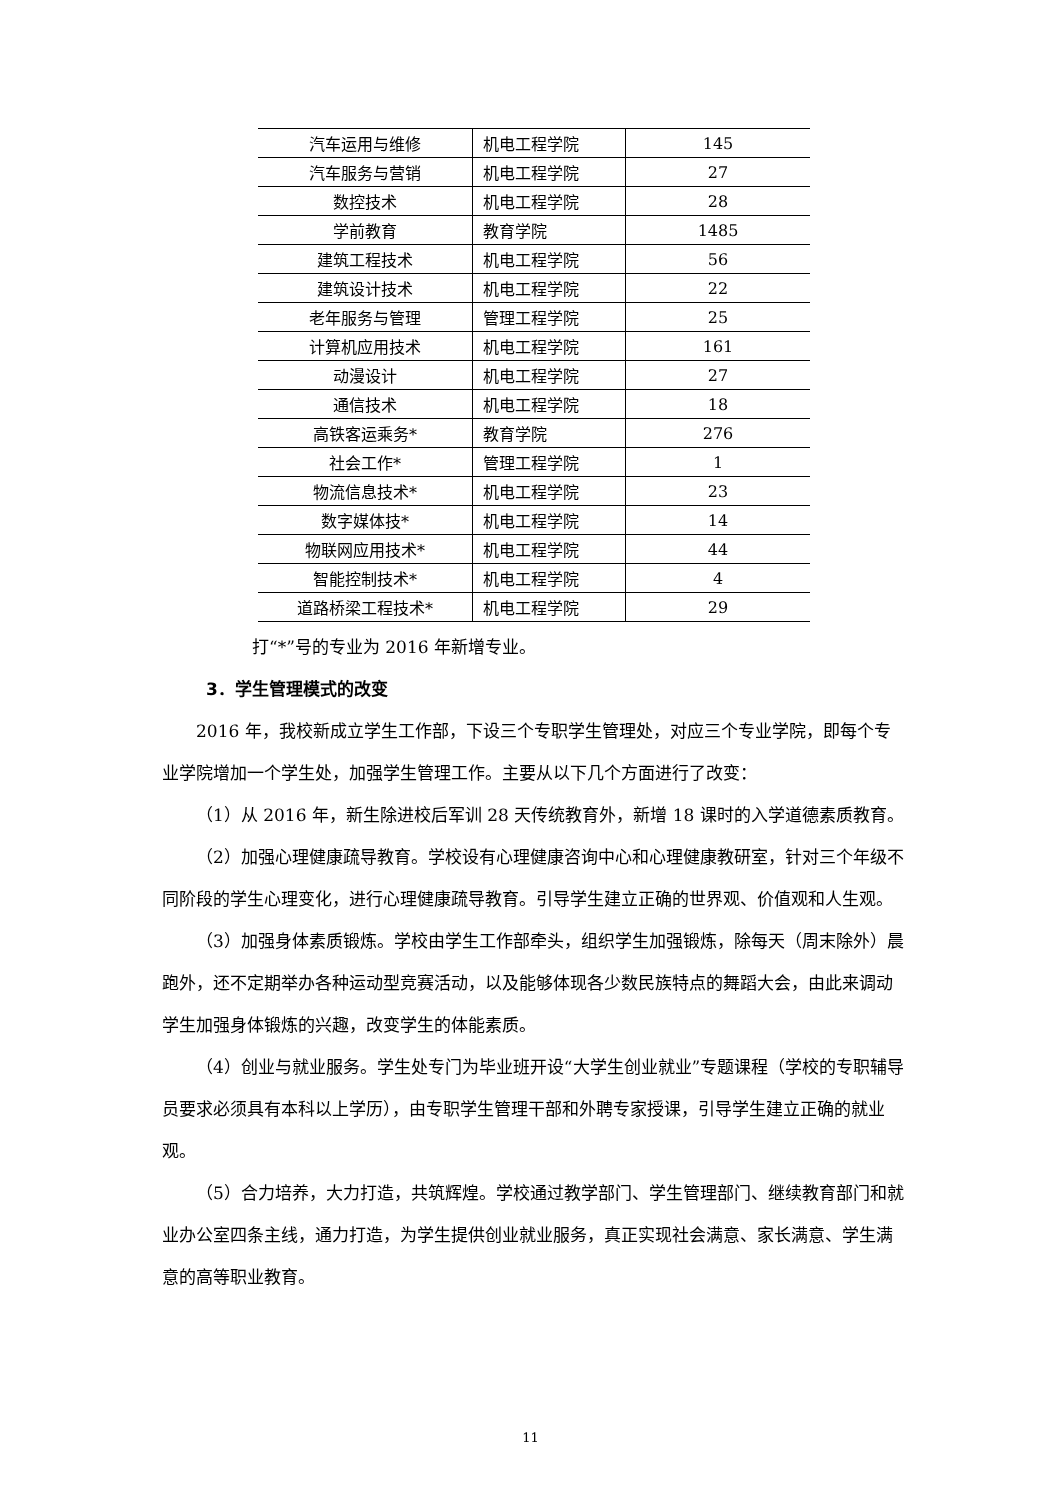| 汽车运用与维修 | 机电工程学院 | 145 |
| 汽车服务与营销 | 机电工程学院 | 27 |
| 数控技术 | 机电工程学院 | 28 |
| 学前教育 | 教育学院 | 1485 |
| 建筑工程技术 | 机电工程学院 | 56 |
| 建筑设计技术 | 机电工程学院 | 22 |
| 老年服务与管理 | 管理工程学院 | 25 |
| 计算机应用技术 | 机电工程学院 | 161 |
| 动漫设计 | 机电工程学院 | 27 |
| 通信技术 | 机电工程学院 | 18 |
| 高铁客运乘务* | 教育学院 | 276 |
| 社会工作* | 管理工程学院 | 1 |
| 物流信息技术* | 机电工程学院 | 23 |
| 数字媒体技* | 机电工程学院 | 14 |
| 物联网应用技术* | 机电工程学院 | 44 |
| 智能控制技术* | 机电工程学院 | 4 |
| 道路桥梁工程技术* | 机电工程学院 | 29 |
打“*”号的专业为 2016 年新增专业。
3．学生管理模式的改变
2016 年，我校新成立学生工作部，下设三个专职学生管理处，对应三个专业学院，即每个专业学院增加一个学生处，加强学生管理工作。主要从以下几个方面进行了改变：
（1）从 2016 年，新生除进校后军训 28 天传统教育外，新增 18 课时的入学道德素质教育。
（2）加强心理健康疏导教育。学校设有心理健康咨询中心和心理健康教研室，针对三个年级不同阶段的学生心理变化，进行心理健康疏导教育。引导学生建立正确的世界观、价值观和人生观。
（3）加强身体素质锻炼。学校由学生工作部牵头，组织学生加强锻炼，除每天（周末除外）晨跑外，还不定期举办各种运动型竞赛活动，以及能够体现各少数民族特点的舞蹈大会，由此来调动学生加强身体锻炼的兴趣，改变学生的体能素质。
（4）创业与就业服务。学生处专门为毕业班开设“大学生创业就业”专题课程（学校的专职辅导员要求必须具有本科以上学历），由专职学生管理干部和外聘专家授课，引导学生建立正确的就业观。
（5）合力培养，大力打造，共筑辉煌。学校通过教学部门、学生管理部门、继续教育部门和就业办公室四条主线，通力打造，为学生提供创业就业服务，真正实现社会满意、家长满意、学生满意的高等职业教育。
11